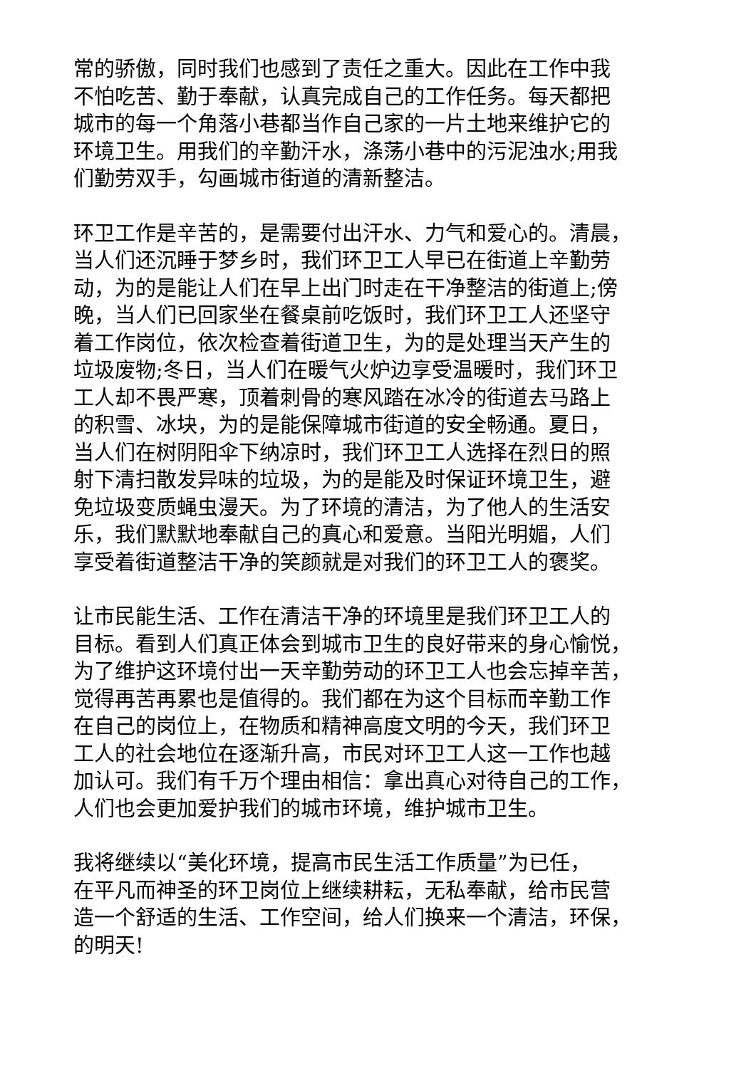常的骄傲，同时我们也感到了责任之重大。因此在工作中我
不怕吃苦、勤于奉献，认真完成自己的工作任务。每天都把
城市的每一个角落小巷都当作自己家的一片土地来维护它的
环境卫生。用我们的辛勤汗水，涤荡小巷中的污泥浊水;用我
们勤劳双手，勾画城市街道的清新整洁。
环卫工作是辛苦的，是需要付出汗水、力气和爱心的。清晨，
当人们还沉睡于梦乡时，我们环卫工人早已在街道上辛勤劳
动，为的是能让人们在早上出门时走在干净整洁的街道上;傍
晚，当人们已回家坐在餐桌前吃饭时，我们环卫工人还坚守
着工作岗位，依次检查着街道卫生，为的是处理当天产生的
垃圾废物;冬日，当人们在暖气火炉边享受温暖时，我们环卫
工人却不畏严寒，顶着刺骨的寒风踏在冰冷的街道去马路上
的积雪、冰块，为的是能保障城市街道的安全畅通。夏日，
当人们在树阴阳伞下纳凉时，我们环卫工人选择在烈日的照
射下清扫散发异味的垃圾，为的是能及时保证环境卫生，避
免垃圾变质蝇虫漫天。为了环境的清洁，为了他人的生活安
乐，我们默默地奉献自己的真心和爱意。当阳光明媚，人们
享受着街道整洁干净的笑颜就是对我们的环卫工人的褒奖。
让市民能生活、工作在清洁干净的环境里是我们环卫工人的
目标。看到人们真正体会到城市卫生的良好带来的身心愉悦，
为了维护这环境付出一天辛勤劳动的环卫工人也会忘掉辛苦，
觉得再苦再累也是值得的。我们都在为这个目标而辛勤工作
在自己的岗位上，在物质和精神高度文明的今天，我们环卫
工人的社会地位在逐渐升高，市民对环卫工人这一工作也越
加认可。我们有千万个理由相信：拿出真心对待自己的工作，
人们也会更加爱护我们的城市环境，维护城市卫生。
我将继续以“美化环境，提高市民生活工作质量”为已任，
在平凡而神圣的环卫岗位上继续耕耘，无私奉献，给市民营
造一个舒适的生活、工作空间，给人们换来一个清洁，环保，
的明天!